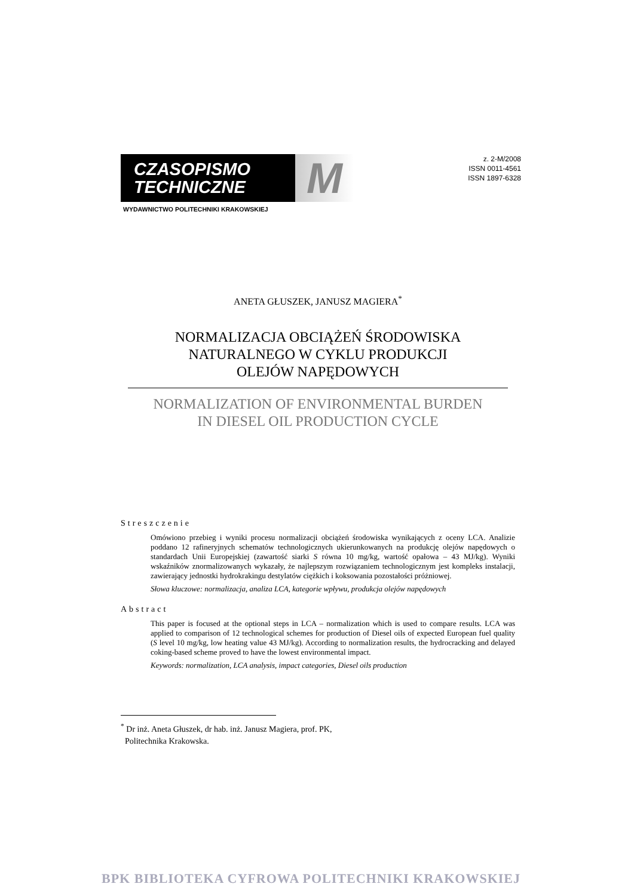CZASOPISMO
TECHNICZNE M
WYDAWNICTWO POLITECHNIKI KRAKOWSKIEJ
z. 2-M/2008
ISSN 0011-4561
ISSN 1897-6328
ANETA GŁUSZEK, JANUSZ MAGIERA<sup>*</sup>
NORMALIZACJA OBCIĄŻEŃ ŚRODOWISKA
NATURALNEGO W CYKLU PRODUKCJI
OLEJÓW NAPĘDOWYCH
NORMALIZATION OF ENVIRONMENTAL BURDEN
IN DIESEL OIL PRODUCTION CYCLE
Streszczenie
Omówiono przebieg i wyniki procesu normalizacji obciążeń środowiska wynikających z oceny LCA. Analizie poddano 12 rafineryjnych schematów technologicznych ukierunkowanych na produkcję olejów napędowych o standardach Unii Europejskiej (zawartość siarki S równa 10 mg/kg, wartość opałowa – 43 MJ/kg). Wyniki wskaźników znormalizowanych wykazały, że najlepszym rozwiązaniem technologicznym jest kompleks instalacji, zawierający jednostki hydrokrakingu destylatów ciężkich i koksowania pozostałości próżniowej.
Słowa kluczowe: normalizacja, analiza LCA, kategorie wpływu, produkcja olejów napędowych
Abstract
This paper is focused at the optional steps in LCA – normalization which is used to compare results. LCA was applied to comparison of 12 technological schemes for production of Diesel oils of expected European fuel quality (S level 10 mg/kg, low heating value 43 MJ/kg). According to normalization results, the hydrocracking and delayed coking-based scheme proved to have the lowest environmental impact.
Keywords: normalization, LCA analysis, impact categories, Diesel oils production
<sup>*</sup> Dr inż. Aneta Głuszek, dr hab. inż. Janusz Magiera, prof. PK,
Politechnika Krakowska.
BPK BIBLIOTEKA CYFROWA POLITECHNIKI KRAKOWSKIEJ